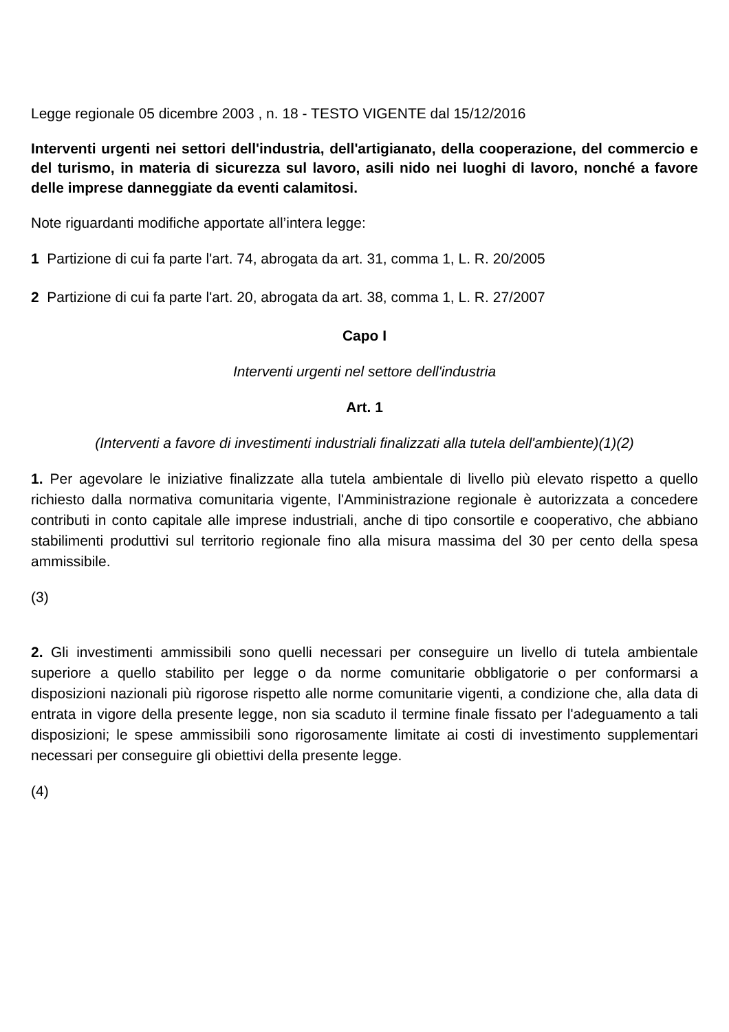Legge regionale 05 dicembre 2003 , n. 18 - TESTO VIGENTE dal 15/12/2016
Interventi urgenti nei settori dell'industria, dell'artigianato, della cooperazione, del commercio e del turismo, in materia di sicurezza sul lavoro, asili nido nei luoghi di lavoro, nonché a favore delle imprese danneggiate da eventi calamitosi.
Note riguardanti modifiche apportate all’intera legge:
1 Partizione di cui fa parte l'art. 74, abrogata da art. 31, comma 1, L. R. 20/2005
2 Partizione di cui fa parte l'art. 20, abrogata da art. 38, comma 1, L. R. 27/2007
Capo I
Interventi urgenti nel settore dell'industria
Art. 1
(Interventi a favore di investimenti industriali finalizzati alla tutela dell'ambiente)(1)(2)
1. Per agevolare le iniziative finalizzate alla tutela ambientale di livello più elevato rispetto a quello richiesto dalla normativa comunitaria vigente, l'Amministrazione regionale è autorizzata a concedere contributi in conto capitale alle imprese industriali, anche di tipo consortile e cooperativo, che abbiano stabilimenti produttivi sul territorio regionale fino alla misura massima del 30 per cento della spesa ammissibile.
(3)
2. Gli investimenti ammissibili sono quelli necessari per conseguire un livello di tutela ambientale superiore a quello stabilito per legge o da norme comunitarie obbligatorie o per conformarsi a disposizioni nazionali più rigorose rispetto alle norme comunitarie vigenti, a condizione che, alla data di entrata in vigore della presente legge, non sia scaduto il termine finale fissato per l'adeguamento a tali disposizioni; le spese ammissibili sono rigorosamente limitate ai costi di investimento supplementari necessari per conseguire gli obiettivi della presente legge.
(4)